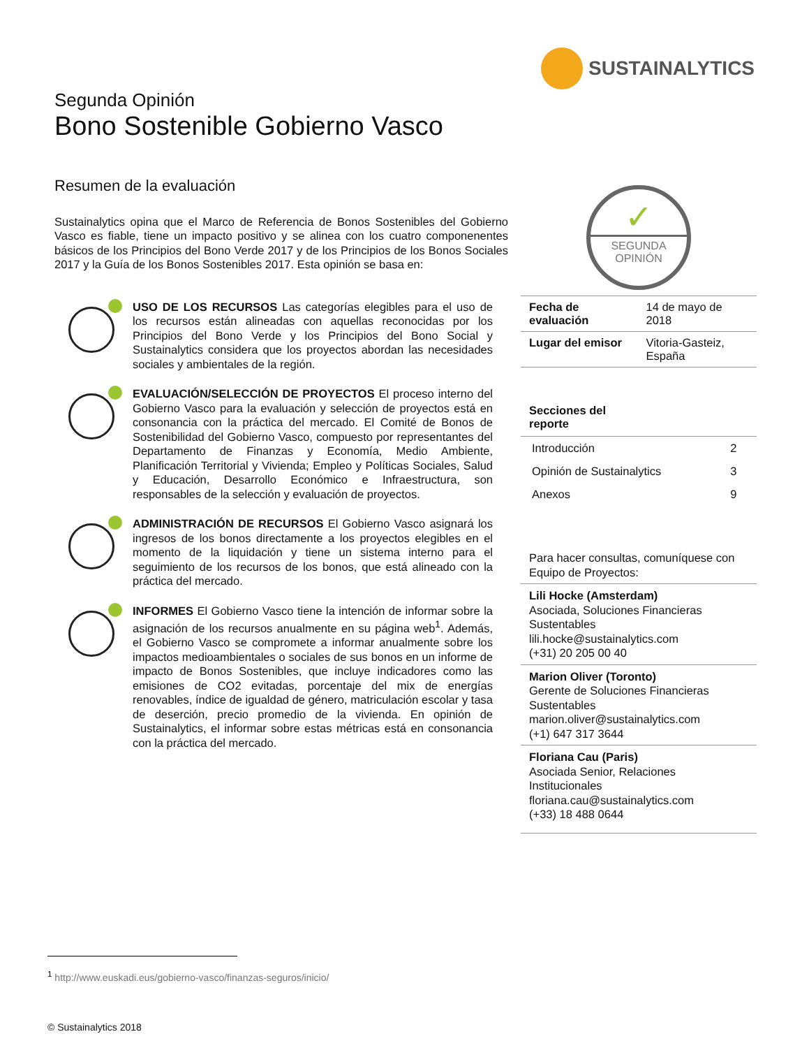SUSTAINALYTICS
Segunda Opinión
Bono Sostenible Gobierno Vasco
Resumen de la evaluación
Sustainalytics opina que el Marco de Referencia de Bonos Sostenibles del Gobierno Vasco es fiable, tiene un impacto positivo y se alinea con los cuatro componenentes básicos de los Principios del Bono Verde 2017 y de los Principios de los Bonos Sociales 2017 y la Guía de los Bonos Sostenibles 2017. Esta opinión se basa en:
USO DE LOS RECURSOS Las categorías elegibles para el uso de los recursos están alineadas con aquellas reconocidas por los Principios del Bono Verde y los Principios del Bono Social y Sustainalytics considera que los proyectos abordan las necesidades sociales y ambientales de la región.
EVALUACIÓN/SELECCIÓN DE PROYECTOS El proceso interno del Gobierno Vasco para la evaluación y selección de proyectos está en consonancia con la práctica del mercado. El Comité de Bonos de Sostenibilidad del Gobierno Vasco, compuesto por representantes del Departamento de Finanzas y Economía, Medio Ambiente, Planificación Territorial y Vivienda; Empleo y Políticas Sociales, Salud y Educación, Desarrollo Económico e Infraestructura, son responsables de la selección y evaluación de proyectos.
ADMINISTRACIÓN DE RECURSOS El Gobierno Vasco asignará los ingresos de los bonos directamente a los proyectos elegibles en el momento de la liquidación y tiene un sistema interno para el seguimiento de los recursos de los bonos, que está alineado con la práctica del mercado.
INFORMES El Gobierno Vasco tiene la intención de informar sobre la asignación de los recursos anualmente en su página web<sup>1</sup>. Además, el Gobierno Vasco se compromete a informar anualmente sobre los impactos medioambientales o sociales de sus bonos en un informe de impacto de Bonos Sostenibles, que incluye indicadores como las emisiones de CO2 evitadas, porcentaje del mix de energías renovables, índice de igualdad de género, matriculación escolar y tasa de deserción, precio promedio de la vivienda. En opinión de Sustainalytics, el informar sobre estas métricas está en consonancia con la práctica del mercado.
✓
SEGUNDA
OPINIÓN
| Fecha de evaluación | 14 de mayo de 2018 |
| Lugar del emisor | Vitoria-Gasteiz, España |
Secciones del
reporte
| Introducción | 2 |
| Opinión de Sustainalytics | 3 |
| Anexos | 9 |
Para hacer consultas, comuníquese con Equipo de Proyectos:
Lili Hocke (Amsterdam)
Asociada, Soluciones Financieras Sustentables
lili.hocke@sustainalytics.com
(+31) 20 205 00 40
Marion Oliver (Toronto)
Gerente de Soluciones Financieras Sustentables
marion.oliver@sustainalytics.com
(+1) 647 317 3644
Floriana Cau (Paris)
Asociada Senior, Relaciones Institucionales
floriana.cau@sustainalytics.com
(+33) 18 488 0644
<sup>1</sup> http://www.euskadi.eus/gobierno-vasco/finanzas-seguros/inicio/
© Sustainalytics 2018